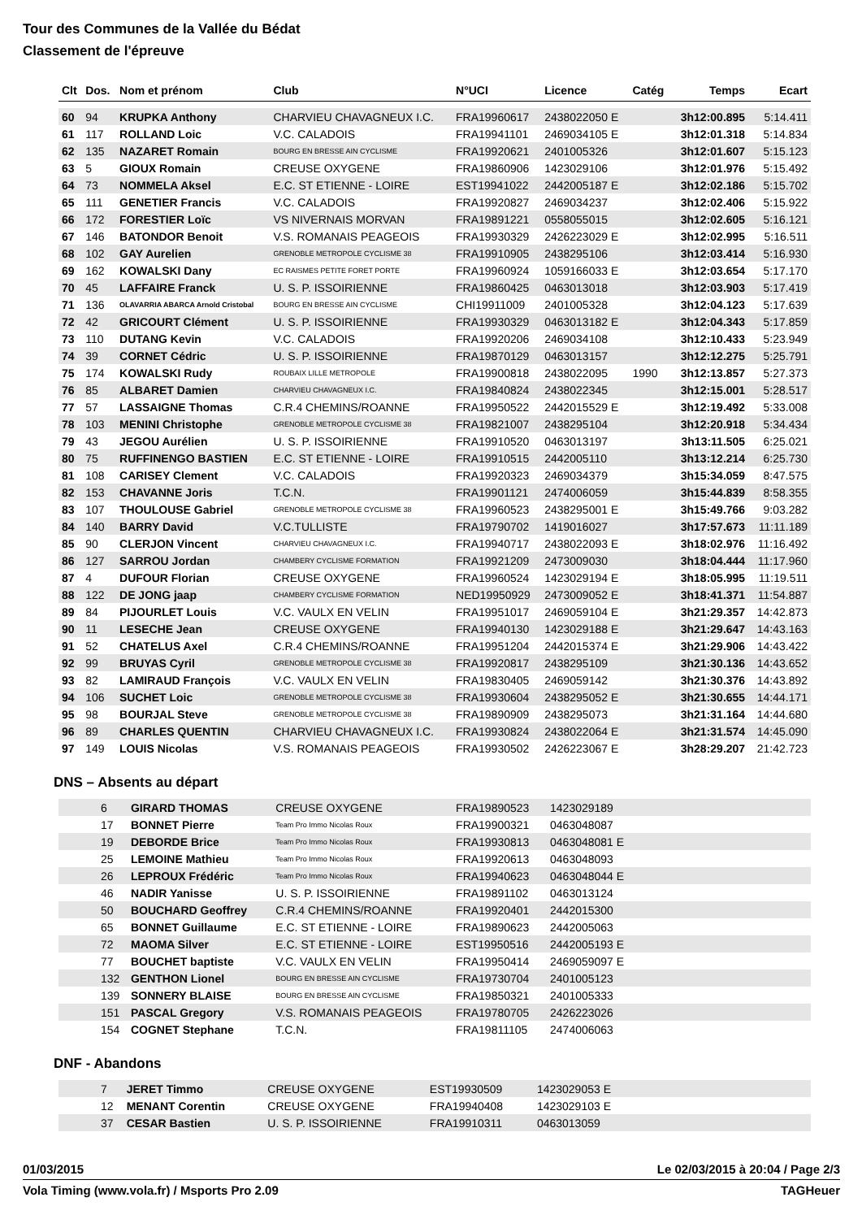Tour des Communes de la Vallée du Bédat
Classement de l'épreuve
| Clt | Dos. | Nom et prénom | Club | N°UCI | Licence | Catég | Temps | Ecart |
| --- | --- | --- | --- | --- | --- | --- | --- | --- |
| 60 | 94 | KRUPKA Anthony | CHARVIEU CHAVAGNEUX I.C. | FRA19960617 | 2438022050 E | | 3h12:00.895 | 5:14.411 |
| 61 | 117 | ROLLAND Loic | V.C. CALADOIS | FRA19941101 | 2469034105 E | | 3h12:01.318 | 5:14.834 |
| 62 | 135 | NAZARET Romain | BOURG EN BRESSE AIN CYCLISME | FRA19920621 | 2401005326 | | 3h12:01.607 | 5:15.123 |
| 63 | 5 | GIOUX Romain | CREUSE OXYGENE | FRA19860906 | 1423029106 | | 3h12:01.976 | 5:15.492 |
| 64 | 73 | NOMMELA Aksel | E.C. ST ETIENNE - LOIRE | EST19941022 | 2442005187 E | | 3h12:02.186 | 5:15.702 |
| 65 | 111 | GENETIER Francis | V.C. CALADOIS | FRA19920827 | 2469034237 | | 3h12:02.406 | 5:15.922 |
| 66 | 172 | FORESTIER Loïc | VS NIVERNAIS MORVAN | FRA19891221 | 0558055015 | | 3h12:02.605 | 5:16.121 |
| 67 | 146 | BATONDOR Benoit | V.S. ROMANAIS PEAGEOIS | FRA19930329 | 2426223029 E | | 3h12:02.995 | 5:16.511 |
| 68 | 102 | GAY Aurelien | GRENOBLE METROPOLE CYCLISME 38 | FRA19910905 | 2438295106 | | 3h12:03.414 | 5:16.930 |
| 69 | 162 | KOWALSKI Dany | EC RAISMES PETITE FORET PORTE | FRA19960924 | 1059166033 E | | 3h12:03.654 | 5:17.170 |
| 70 | 45 | LAFFAIRE Franck | U. S. P. ISSOIRIENNE | FRA19860425 | 0463013018 | | 3h12:03.903 | 5:17.419 |
| 71 | 136 | OLAVARRIA ABARCA Arnold Cristobal | BOURG EN BRESSE AIN CYCLISME | CHI19911009 | 2401005328 | | 3h12:04.123 | 5:17.639 |
| 72 | 42 | GRICOURT Clément | U. S. P. ISSOIRIENNE | FRA19930329 | 0463013182 E | | 3h12:04.343 | 5:17.859 |
| 73 | 110 | DUTANG Kevin | V.C. CALADOIS | FRA19920206 | 2469034108 | | 3h12:10.433 | 5:23.949 |
| 74 | 39 | CORNET Cédric | U. S. P. ISSOIRIENNE | FRA19870129 | 0463013157 | | 3h12:12.275 | 5:25.791 |
| 75 | 174 | KOWALSKI Rudy | ROUBAIX LILLE METROPOLE | FRA19900818 | 2438022095 | 1990 | 3h12:13.857 | 5:27.373 |
| 76 | 85 | ALBARET Damien | CHARVIEU CHAVAGNEUX I.C. | FRA19840824 | 2438022345 | | 3h12:15.001 | 5:28.517 |
| 77 | 57 | LASSAIGNE Thomas | C.R.4 CHEMINS/ROANNE | FRA19950522 | 2442015529 E | | 3h12:19.492 | 5:33.008 |
| 78 | 103 | MENINI Christophe | GRENOBLE METROPOLE CYCLISME 38 | FRA19821007 | 2438295104 | | 3h12:20.918 | 5:34.434 |
| 79 | 43 | JEGOU Aurélien | U. S. P. ISSOIRIENNE | FRA19910520 | 0463013197 | | 3h13:11.505 | 6:25.021 |
| 80 | 75 | RUFFINENGO BASTIEN | E.C. ST ETIENNE - LOIRE | FRA19910515 | 2442005110 | | 3h13:12.214 | 6:25.730 |
| 81 | 108 | CARISEY Clement | V.C. CALADOIS | FRA19920323 | 2469034379 | | 3h15:34.059 | 8:47.575 |
| 82 | 153 | CHAVANNE Joris | T.C.N. | FRA19901121 | 2474006059 | | 3h15:44.839 | 8:58.355 |
| 83 | 107 | THOULOUSE Gabriel | GRENOBLE METROPOLE CYCLISME 38 | FRA19960523 | 2438295001 E | | 3h15:49.766 | 9:03.282 |
| 84 | 140 | BARRY David | V.C.TULLISTE | FRA19790702 | 1419016027 | | 3h17:57.673 | 11:11.189 |
| 85 | 90 | CLERJON Vincent | CHARVIEU CHAVAGNEUX I.C. | FRA19940717 | 2438022093 E | | 3h18:02.976 | 11:16.492 |
| 86 | 127 | SARROU Jordan | CHAMBERY CYCLISME FORMATION | FRA19921209 | 2473009030 | | 3h18:04.444 | 11:17.960 |
| 87 | 4 | DUFOUR Florian | CREUSE OXYGENE | FRA19960524 | 1423029194 E | | 3h18:05.995 | 11:19.511 |
| 88 | 122 | DE JONG jaap | CHAMBERY CYCLISME FORMATION | NED19950929 | 2473009052 E | | 3h18:41.371 | 11:54.887 |
| 89 | 84 | PIJOURLET Louis | V.C. VAULX EN VELIN | FRA19951017 | 2469059104 E | | 3h21:29.357 | 14:42.873 |
| 90 | 11 | LESECHE Jean | CREUSE OXYGENE | FRA19940130 | 1423029188 E | | 3h21:29.647 | 14:43.163 |
| 91 | 52 | CHATELUS Axel | C.R.4 CHEMINS/ROANNE | FRA19951204 | 2442015374 E | | 3h21:29.906 | 14:43.422 |
| 92 | 99 | BRUYAS Cyril | GRENOBLE METROPOLE CYCLISME 38 | FRA19920817 | 2438295109 | | 3h21:30.136 | 14:43.652 |
| 93 | 82 | LAMIRAUD François | V.C. VAULX EN VELIN | FRA19830405 | 2469059142 | | 3h21:30.376 | 14:43.892 |
| 94 | 106 | SUCHET Loic | GRENOBLE METROPOLE CYCLISME 38 | FRA19930604 | 2438295052 E | | 3h21:30.655 | 14:44.171 |
| 95 | 98 | BOURJAL Steve | GRENOBLE METROPOLE CYCLISME 38 | FRA19890909 | 2438295073 | | 3h21:31.164 | 14:44.680 |
| 96 | 89 | CHARLES QUENTIN | CHARVIEU CHAVAGNEUX I.C. | FRA19930824 | 2438022064 E | | 3h21:31.574 | 14:45.090 |
| 97 | 149 | LOUIS Nicolas | V.S. ROMANAIS PEAGEOIS | FRA19930502 | 2426223067 E | | 3h28:29.207 | 21:42.723 |
DNS – Absents au départ
| | 6 | GIRARD THOMAS | CREUSE OXYGENE | FRA19890523 | 1423029189 | |
| | 17 | BONNET Pierre | Team Pro Immo Nicolas Roux | FRA19900321 | 0463048087 | |
| | 19 | DEBORDE Brice | Team Pro Immo Nicolas Roux | FRA19930813 | 0463048081 E | |
| | 25 | LEMOINE Mathieu | Team Pro Immo Nicolas Roux | FRA19920613 | 0463048093 | |
| | 26 | LEPROUX Frédéric | Team Pro Immo Nicolas Roux | FRA19940623 | 0463048044 E | |
| | 46 | NADIR Yanisse | U. S. P. ISSOIRIENNE | FRA19891102 | 0463013124 | |
| | 50 | BOUCHARD Geoffrey | C.R.4 CHEMINS/ROANNE | FRA19920401 | 2442015300 | |
| | 65 | BONNET Guillaume | E.C. ST ETIENNE - LOIRE | FRA19890623 | 2442005063 | |
| | 72 | MAOMA Silver | E.C. ST ETIENNE - LOIRE | EST19950516 | 2442005193 E | |
| | 77 | BOUCHET baptiste | V.C. VAULX EN VELIN | FRA19950414 | 2469059097 E | |
| | 132 | GENTHON Lionel | BOURG EN BRESSE AIN CYCLISME | FRA19730704 | 2401005123 | |
| | 139 | SONNERY BLAISE | BOURG EN BRESSE AIN CYCLISME | FRA19850321 | 2401005333 | |
| | 151 | PASCAL Gregory | V.S. ROMANAIS PEAGEOIS | FRA19780705 | 2426223026 | |
| | 154 | COGNET Stephane | T.C.N. | FRA19811105 | 2474006063 | |
DNF - Abandons
| | 7 | JERET Timmo | CREUSE OXYGENE | EST19930509 | 1423029053 E | |
| | 12 | MENANT Corentin | CREUSE OXYGENE | FRA19940408 | 1423029103 E | |
| | 37 | CESAR Bastien | U. S. P. ISSOIRIENNE | FRA19910311 | 0463013059 | |
01/03/2015 Le 02/03/2015 à 20:04 / Page 2/3
Vola Timing (www.vola.fr) / Msports Pro 2.09 TAGHeuer